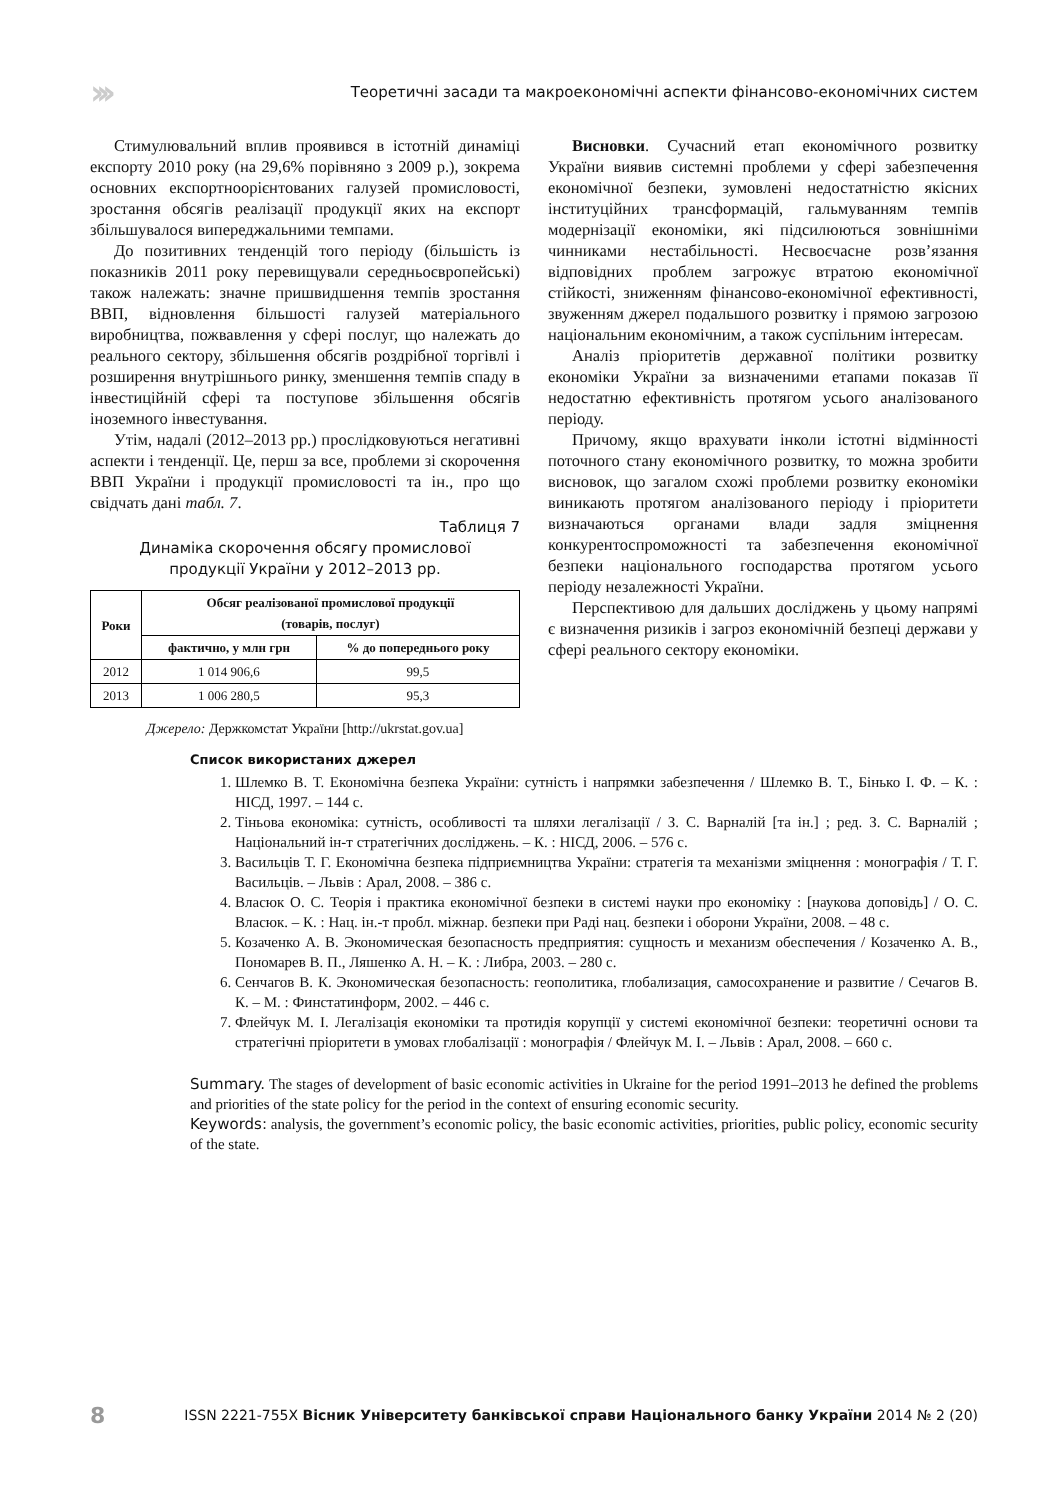››› Теоретичні засади та макроекономічні аспекти фінансово-економічних систем
Стимулювальний вплив проявився в істотній динаміці експорту 2010 року (на 29,6% порівняно з 2009 р.), зокрема основних експортноорієнтованих галузей промисловості, зростання обсягів реалізації продукції яких на експорт збільшувалося випереджальними темпами.
До позитивних тенденцій того періоду (більшість із показників 2011 року перевищували середньоєвропейські) також належать: значне пришвидшення темпів зростання ВВП, відновлення більшості галузей матеріального виробництва, пожвавлення у сфері послуг, що належать до реального сектору, збільшення обсягів роздрібної торгівлі і розширення внутрішнього ринку, зменшення темпів спаду в інвестиційній сфері та поступове збільшення обсягів іноземного інвестування.
Утім, надалі (2012–2013 рр.) прослідковуються негативні аспекти і тенденції. Це, перш за все, проблеми зі скорочення ВВП України і продукції промисловості та ін., про що свідчать дані табл. 7.
Таблиця 7
Динаміка скорочення обсягу промислової
продукції України у 2012–2013 рр.
| Роки | Обсяг реалізованої промислової продукції (товарів, послуг) | |
| --- | --- | --- |
| | фактично, у млн грн | % до попереднього року |
| 2012 | 1 014 906,6 | 99,5 |
| 2013 | 1 006 280,5 | 95,3 |
Джерело: Держкомстат України [http://ukrstat.gov.ua]
Висновки. Сучасний етап економічного розвитку України виявив системні проблеми у сфері забезпечення економічної безпеки, зумовлені недостатністю якісних інституційних трансформацій, гальмуванням темпів модернізації економіки, які підсилюються зовнішніми чинниками нестабільності. Несвоєчасне розв’язання відповідних проблем загрожує втратою економічної стійкості, зниженням фінансово-економічної ефективності, звуженням джерел подальшого розвитку і прямою загрозою національним економічним, а також суспільним інтересам.
Аналіз пріоритетів державної політики розвитку економіки України за визначеними етапами показав її недостатню ефективність протягом усього аналізованого періоду.
Причому, якщо врахувати інколи істотні відмінності поточного стану економічного розвитку, то можна зробити висновок, що загалом схожі проблеми розвитку економіки виникають протягом аналізованого періоду і пріоритети визначаються органами влади задля зміцнення конкурентоспроможності та забезпечення економічної безпеки національного господарства протягом усього періоду незалежності України.
Перспективою для дальших досліджень у цьому напрямі є визначення ризиків і загроз економічній безпеці держави у сфері реального сектору економіки.
Список використаних джерел
1. Шлемко В. Т. Економічна безпека України: сутність і напрямки забезпечення / Шлемко В. Т., Бінько І. Ф. – К. : НІСД, 1997. – 144 с.
2. Тіньова економіка: сутність, особливості та шляхи легалізації / З. С. Варналій [та ін.] ; ред. З. С. Варналій ; Національний ін-т стратегічних досліджень. – К. : НІСД, 2006. – 576 с.
3. Васильців Т. Г. Економічна безпека підприємництва України: стратегія та механізми зміцнення : монографія / Т. Г. Васильців. – Львів : Арал, 2008. – 386 с.
4. Власюк О. С. Теорія і практика економічної безпеки в системі науки про економіку : [наукова доповідь] / О. С. Власюк. – К. : Нац. ін.-т пробл. міжнар. безпеки при Раді нац. безпеки і оборони України, 2008. – 48 с.
5. Козаченко А. В. Экономическая безопасность предприятия: сущность и механизм обеспечения / Козаченко А. В., Пономарев В. П., Ляшенко А. Н. – К. : Либра, 2003. – 280 с.
6. Сенчагов В. К. Экономическая безопасность: геополитика, глобализация, самосохранение и развитие / Сечагов В. К. – М. : Финстатинформ, 2002. – 446 с.
7. Флейчук М. І. Легалізація економіки та протидія корупції у системі економічної безпеки: теоретичні основи та стратегічні пріоритети в умовах глобалізації : монографія / Флейчук М. І. – Львів : Арал, 2008. – 660 с.
Summary. The stages of development of basic economic activities in Ukraine for the period 1991–2013 he defined the problems and priorities of the state policy for the period in the context of ensuring economic security.
Keywords: analysis, the government’s economic policy, the basic economic activities, priorities, public policy, economic security of the state.
8 ISSN 2221-755X Вісник Університету банківської справи Національного банку України 2014 № 2 (20)